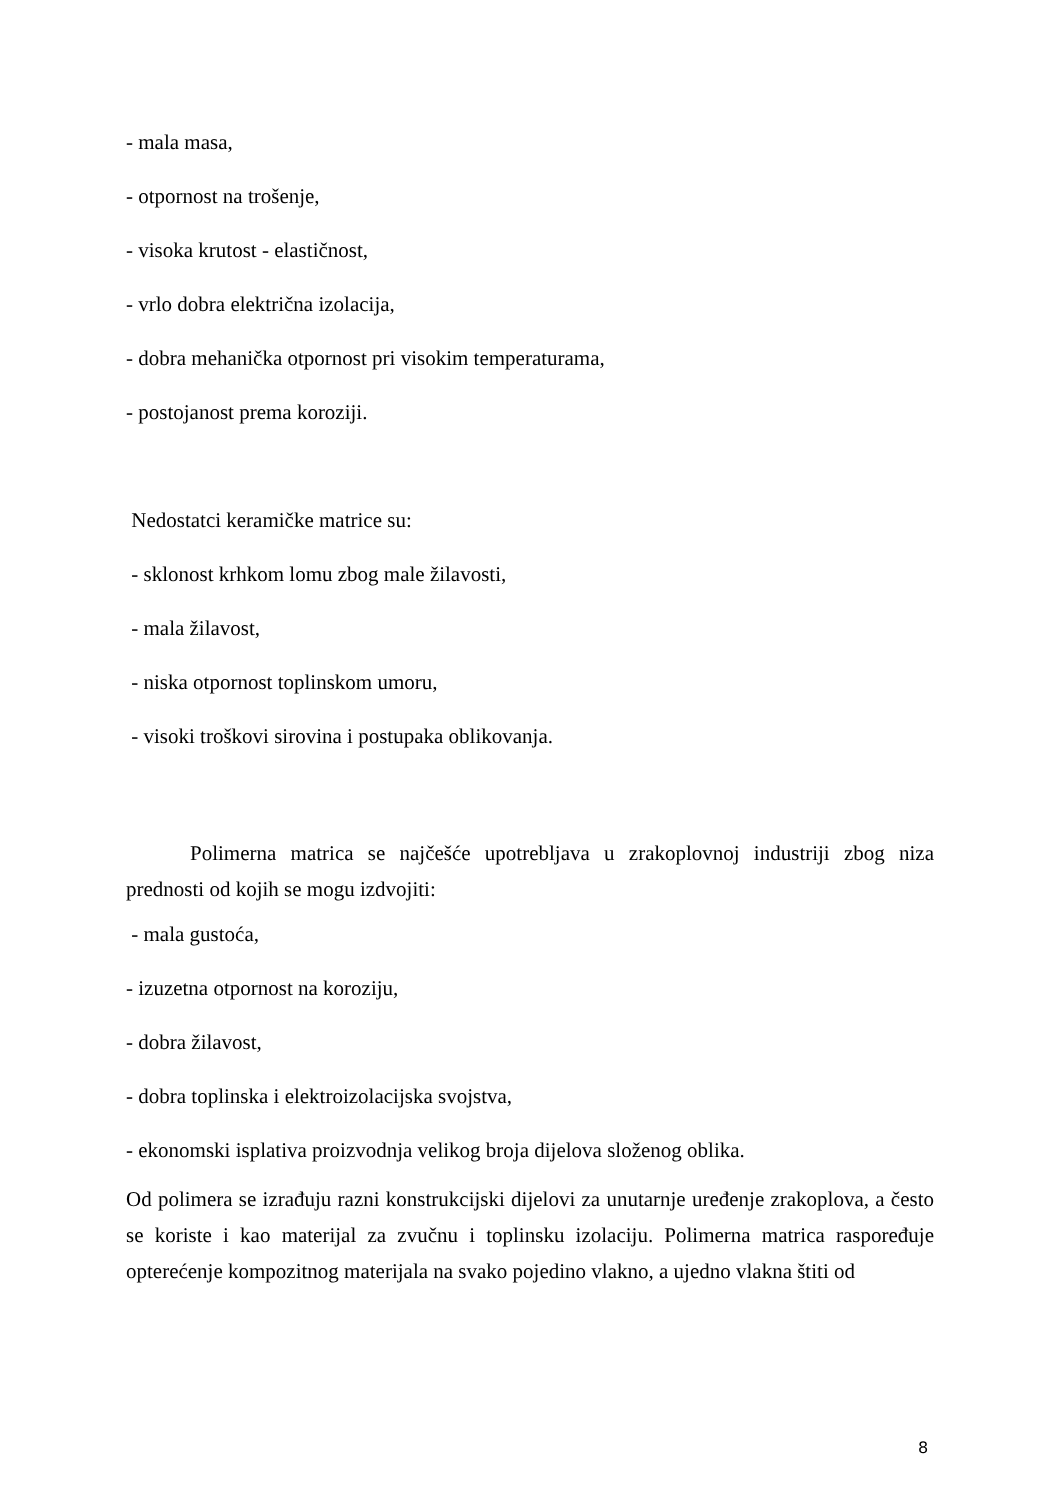- mala masa,
- otpornost na trošenje,
- visoka krutost - elastičnost,
- vrlo dobra električna izolacija,
- dobra mehanička otpornost pri visokim temperaturama,
- postojanost prema koroziji.
Nedostatci keramičke matrice su:
- sklonost krhkom lomu zbog male žilavosti,
- mala žilavost,
- niska otpornost toplinskom umoru,
- visoki troškovi sirovina i postupaka oblikovanja.
Polimerna matrica se najčešće upotrebljava u zrakoplovnoj industriji zbog niza prednosti od kojih se mogu izdvojiti:
- mala gustoća,
- izuzetna otpornost na koroziju,
- dobra žilavost,
- dobra toplinska i elektroizolacijska svojstva,
- ekonomski isplativa proizvodnja velikog broja dijelova složenog oblika.
Od polimera se izrađuju razni konstrukcijski dijelovi za unutarnje uređenje zrakoplova, a često se koriste i kao materijal za zvučnu i toplinsku izolaciju. Polimerna matrica raspoređuje opterećenje kompozitnog materijala na svako pojedino vlakno, a ujedno vlakna štiti od
8